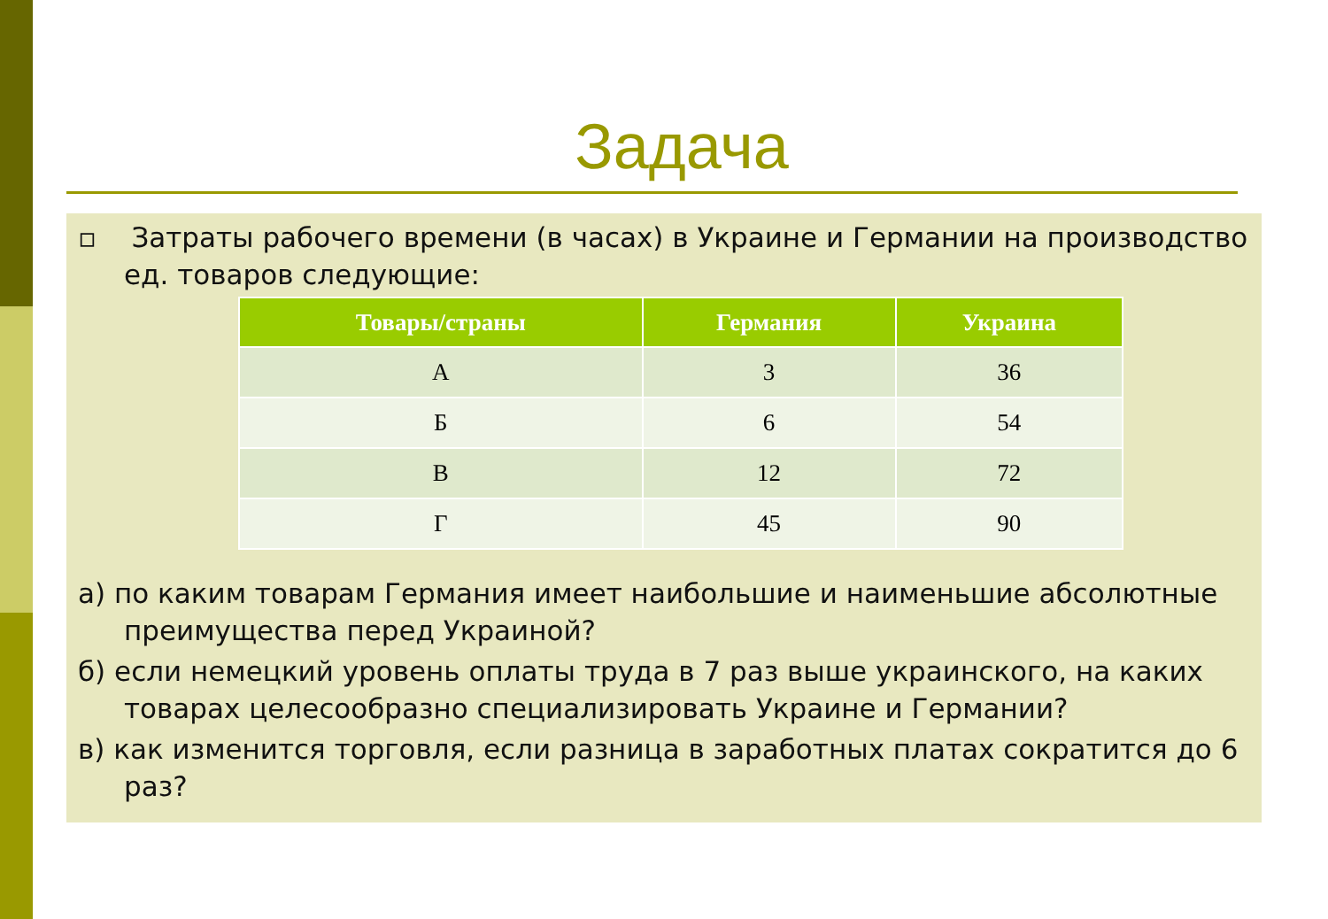Задача
▫ Затраты рабочего времени (в часах) в Украине и Германии на производство ед. товаров следующие:
| Товары/страны | Германия | Украина |
| --- | --- | --- |
| А | 3 | 36 |
| Б | 6 | 54 |
| В | 12 | 72 |
| Г | 45 | 90 |
а) по каким товарам Германия имеет наибольшие и наименьшие абсолютные преимущества перед Украиной?
б) если немецкий уровень оплаты труда в 7 раз выше украинского, на каких товарах целесообразно специализировать Украине и Германии?
в) как изменится торговля, если разница в заработных платах сократится до 6 раз?